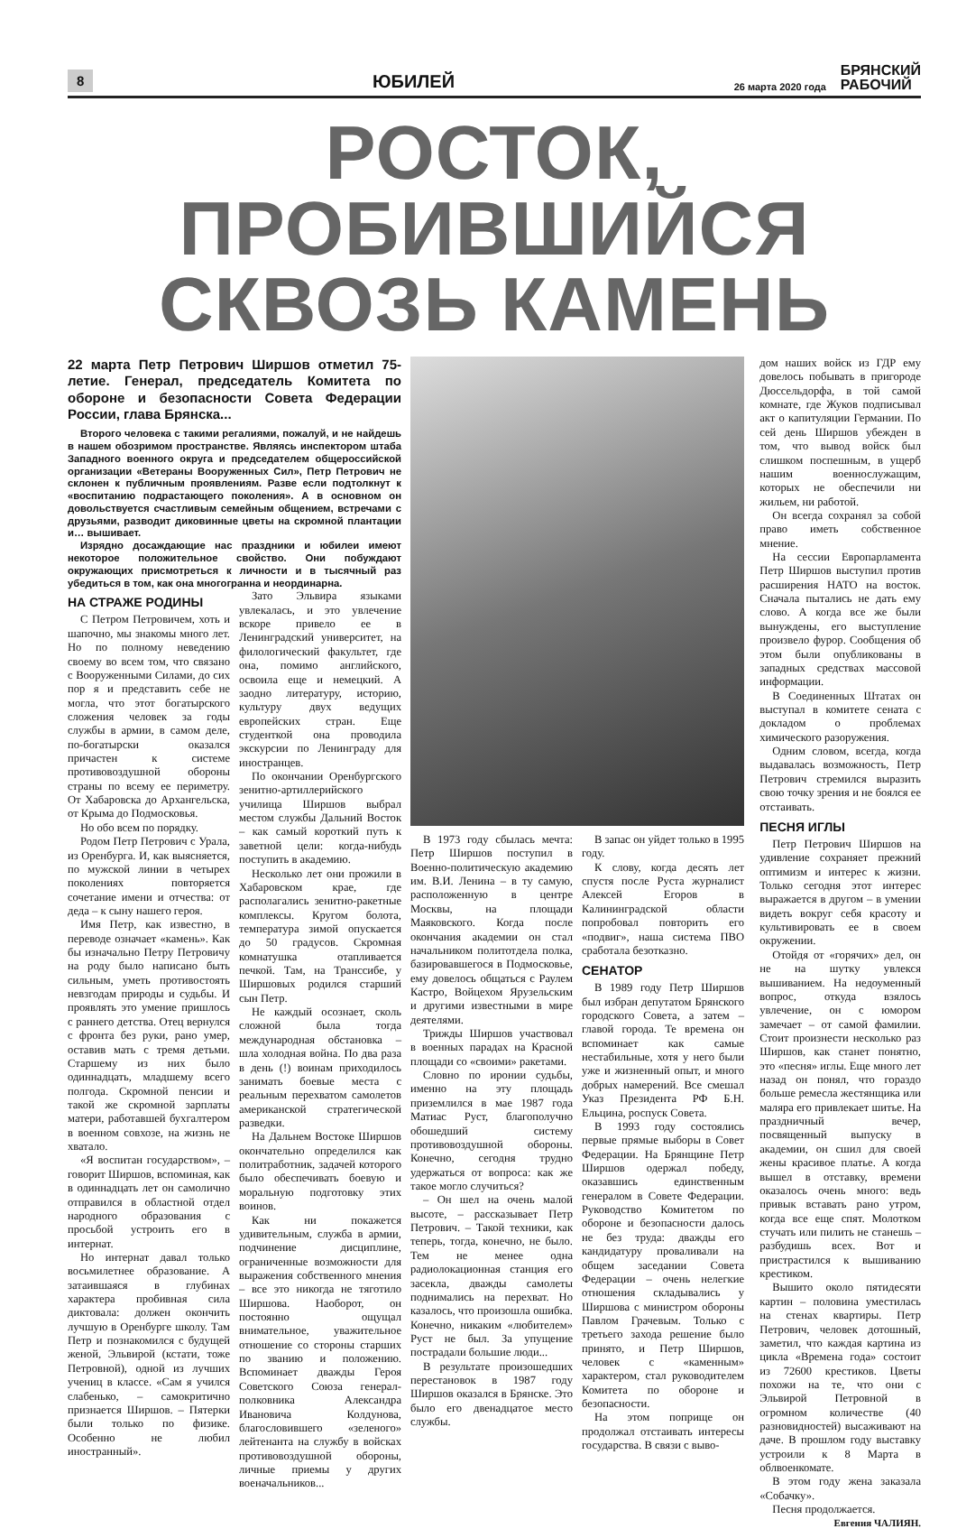8 ЮБИЛЕЙ 26 марта 2020 года БРЯНСКИЙ
РАБОЧИЙ
РОСТОК, ПРОБИВШИЙСЯ СКВОЗЬ КАМЕНЬ
22 марта Петр Петрович Ширшов отметил 75-летие. Генерал, председатель Комитета по обороне и безопасности Совета Федерации России, глава Брянска...
Второго человека с такими регалиями, пожалуй, и не найдешь в нашем обозримом пространстве. Являясь инспектором штаба Западного военного округа и председателем общероссийской организации «Ветераны Вооруженных Сил», Петр Петрович не склонен к публичным проявлениям. Разве если подтолкнут к «воспитанию подрастающего поколения». А в основном он довольствуется счастливым семейным общением, встречами с друзьями, разводит диковинные цветы на скромной плантации и… вышивает.
Изрядно досаждающие нас праздники и юбилеи имеют некоторое положительное свойство. Они побуждают окружающих присмотреться к личности и в тысячный раз убедиться в том, как она многогранна и неординарна.
НА СТРАЖЕ РОДИНЫ
С Петром Петровичем, хоть и шапочно, мы знакомы много лет. Но по полному неведению своему во всем том, что связано с Вооруженными Силами, до сих пор я и представить себе не могла, что этот богатырского сложения человек за годы службы в армии, в самом деле, по-богатырски оказался причастен к системе противовоздушной обороны страны по всему ее периметру. От Хабаровска до Архангельска, от Крыма до Подмосковья.
Но обо всем по порядку.
Родом Петр Петрович с Урала, из Оренбурга. И, как выясняется, по мужской линии в четырех поколениях повторяется сочетание имени и отчества: от деда – к сыну нашего героя.
Имя Петр, как известно, в переводе означает «камень». Как бы изначально Петру Петровичу на роду было написано быть сильным, уметь противостоять невзгодам природы и судьбы. И проявлять это умение пришлось с раннего детства. Отец вернулся с фронта без руки, рано умер, оставив мать с тремя детьми. Старшему из них было одиннадцать, младшему всего полгода. Скромной пенсии и такой же скромной зарплаты матери, работавшей бухгалтером в военном совхозе, на жизнь не хватало.
«Я воспитан государством», – говорит Ширшов, вспоминая, как в одиннадцать лет он самолично отправился в областной отдел народного образования с просьбой устроить его в интернат.
Но интернат давал только восьмилетнее образование. А затаившаяся в глубинах характера пробивная сила диктовала: должен окончить лучшую в Оренбурге школу. Там Петр и познакомился с будущей женой, Эльвирой (кстати, тоже Петровной), одной из лучших учениц в классе. «Сам я учился слабенько, – самокритично признается Ширшов. – Пятерки были только по физике. Особенно не любил иностранный».
Зато Эльвира языками увлекалась, и это увлечение вскоре привело ее в Ленинградский университет, на филологический факультет, где она, помимо английского, освоила еще и немецкий. А заодно литературу, историю, культуру двух ведущих европейских стран. Еще студенткой она проводила экскурсии по Ленинграду для иностранцев.
По окончании Оренбургского зенитно-артиллерийского училища Ширшов выбрал местом службы Дальний Восток – как самый короткий путь к заветной цели: когда-нибудь поступить в академию.
Несколько лет они прожили в Хабаровском крае, где располагались зенитно-ракетные комплексы. Кругом болота, температура зимой опускается до 50 градусов. Скромная комнатушка отапливается печкой. Там, на Транссибе, у Ширшовых родился старший сын Петр.
Не каждый осознает, сколь сложной была тогда международная обстановка – шла холодная война. По два раза в день (!) воинам приходилось занимать боевые места с реальным перехватом самолетов американской стратегической разведки.
На Дальнем Востоке Ширшов окончательно определился как политработник, задачей которого было обеспечивать боевую и моральную подготовку этих воинов.
Как ни покажется удивительным, служба в армии, подчинение дисциплине, ограниченные возможности для выражения собственного мнения – все это никогда не тяготило Ширшова. Наоборот, он постоянно ощущал внимательное, уважительное отношение со стороны старших по званию и положению. Вспоминает дважды Героя Советского Союза генерал-полковника Александра Ивановича Колдунова, благословившего «зеленого» лейтенанта на службу в войсках противовоздушной обороны, личные приемы у других военачальников...
В 1973 году сбылась мечта: Петр Ширшов поступил в Военно-политическую академию им. В.И. Ленина – в ту самую, расположенную в центре Москвы, на площади Маяковского. Когда после окончания академии он стал начальником политотдела полка, базировавшегося в Подмосковье, ему довелось общаться с Раулем Кастро, Войцехом Ярузельским и другими известными в мире деятелями.
Трижды Ширшов участвовал в военных парадах на Красной площади со «своими» ракетами.
Словно по иронии судьбы, именно на эту площадь приземлился в мае 1987 года Матиас Руст, благополучно обошедший систему противовоздушной обороны. Конечно, сегодня трудно удержаться от вопроса: как же такое могло случиться?
– Он шел на очень малой высоте, – рассказывает Петр Петрович. – Такой техники, как теперь, тогда, конечно, не было. Тем не менее одна радиолокационная станция его засекла, дважды самолеты поднимались на перехват. Но казалось, что произошла ошибка. Конечно, никаким «любителем» Руст не был. За упущение пострадали большие люди...
В результате произошедших перестановок в 1987 году Ширшов оказался в Брянске. Это было его двенадцатое место службы.
В запас он уйдет только в 1995 году.
К слову, когда десять лет спустя после Руста журналист Алексей Егоров в Калининградской области попробовал повторить его «подвиг», наша система ПВО сработала безотказно.
СЕНАТОР
В 1989 году Петр Ширшов был избран депутатом Брянского городского Совета, а затем – главой города. Те времена он вспоминает как самые нестабильные, хотя у него были уже и жизненный опыт, и много добрых намерений. Все смешал Указ Президента РФ Б.Н. Ельцина, роспуск Совета.
В 1993 году состоялись первые прямые выборы в Совет Федерации. На Брянщине Петр Ширшов одержал победу, оказавшись единственным генералом в Совете Федерации. Руководство Комитетом по обороне и безопасности далось не без труда: дважды его кандидатуру проваливали на общем заседании Совета Федерации – очень нелегкие отношения складывались у Ширшова с министром обороны Павлом Грачевым. Только с третьего захода решение было принято, и Петр Ширшов, человек с «каменным» характером, стал руководителем Комитета по обороне и безопасности.
На этом поприще он продолжал отстаивать интересы государства. В связи с выво-
дом наших войск из ГДР ему довелось побывать в пригороде Дюссельдорфа, в той самой комнате, где Жуков подписывал акт о капитуляции Германии. По сей день Ширшов убежден в том, что вывод войск был слишком поспешным, в ущерб нашим военнослужащим, которых не обеспечили ни жильем, ни работой.
Он всегда сохранял за собой право иметь собственное мнение.
На сессии Европарламента Петр Ширшов выступил против расширения НАТО на восток. Сначала пытались не дать ему слово. А когда все же были вынуждены, его выступление произвело фурор. Сообщения об этом были опубликованы в западных средствах массовой информации.
В Соединенных Штатах он выступал в комитете сената с докладом о проблемах химического разоружения.
Одним словом, всегда, когда выдавалась возможность, Петр Петрович стремился выразить свою точку зрения и не боялся ее отстаивать.
ПЕСНЯ ИГЛЫ
Петр Петрович Ширшов на удивление сохраняет прежний оптимизм и интерес к жизни. Только сегодня этот интерес выражается в другом – в умении видеть вокруг себя красоту и культивировать ее в своем окружении.
Отойдя от «горячих» дел, он не на шутку увлекся вышиванием. На недоуменный вопрос, откуда взялось увлечение, он с юмором замечает – от самой фамилии. Стоит произнести несколько раз Ширшов, как станет понятно, это «песня» иглы. Еще много лет назад он понял, что гораздо больше ремесла жестянщика или маляра его привлекает шитье. На праздничный вечер, посвященный выпуску в академии, он сшил для своей жены красивое платье. А когда вышел в отставку, времени оказалось очень много: ведь привык вставать рано утром, когда все еще спят. Молотком стучать или пилить не станешь – разбудишь всех. Вот и пристрастился к вышиванию крестиком.
Вышито около пятидесяти картин – половина уместилась на стенах квартиры. Петр Петрович, человек дотошный, заметил, что каждая картина из цикла «Времена года» состоит из 72600 крестиков. Цветы похожи на те, что они с Эльвирой Петровной в огромном количестве (40 разновидностей) высаживают на даче. В прошлом году выставку устроили к 8 Марта в облвоенкомате.
В этом году жена заказала «Собачку».
Песня продолжается.
Евгения ЧАЛИЯН.